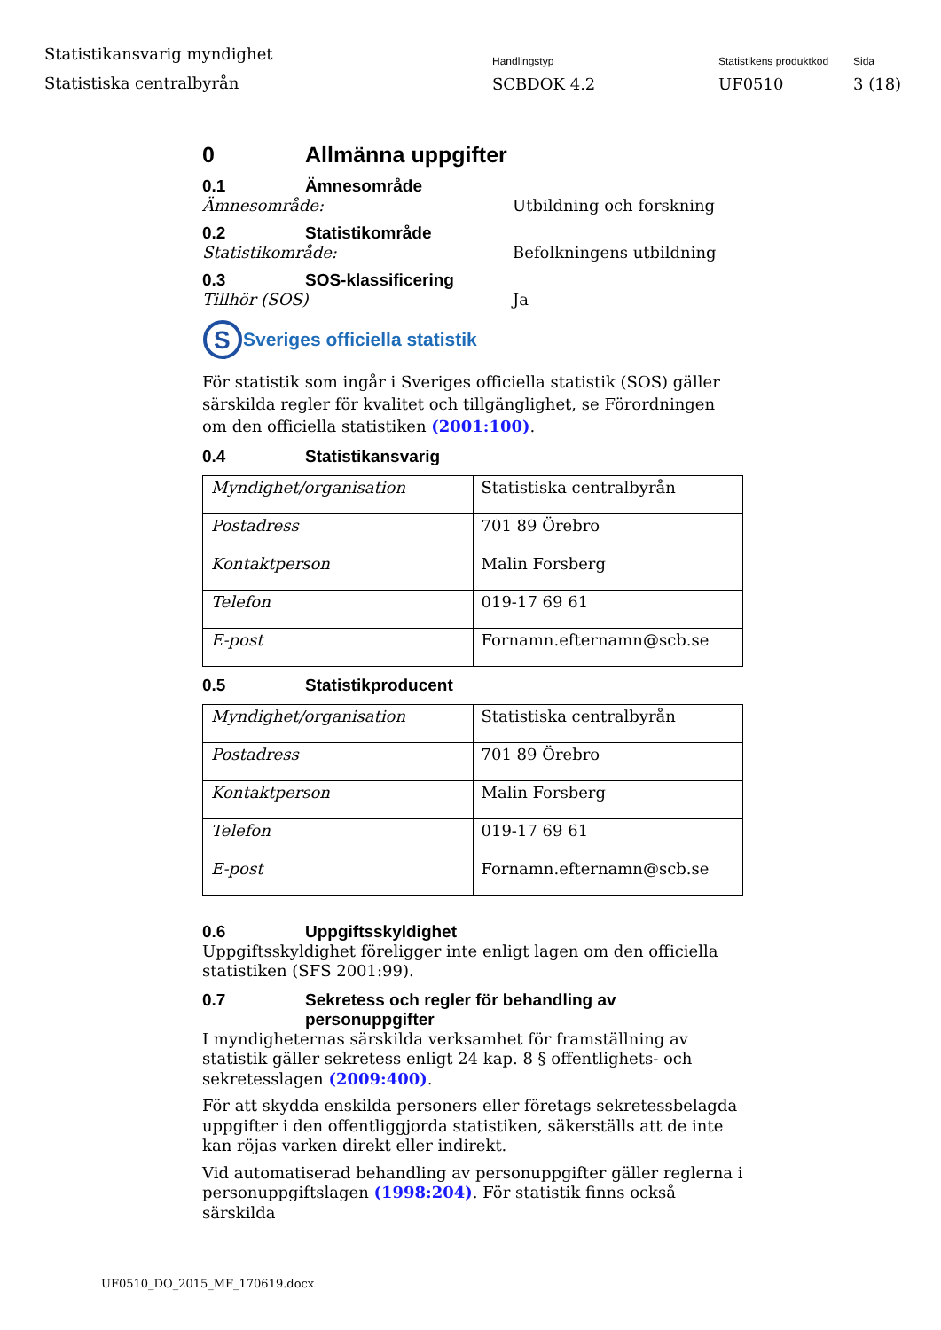Statistikansvarig myndighet
Statistiska centralbyrån
Handlingstyp
SCBDOK 4.2
Statistikens produktkod
UF0510
Sida
3 (18)
0 Allmänna uppgifter
0.1 Ämnesområde
Ämnesområde: Utbildning och forskning
0.2 Statistikområde
Statistikområde: Befolkningens utbildning
0.3 SOS-klassificering
Tillhör (SOS) Ja
S
Sveriges officiella statistik
För statistik som ingår i Sveriges officiella statistik (SOS) gäller särskilda regler för kvalitet och tillgänglighet, se Förordningen om den officiella statistiken (2001:100).
0.4 Statistikansvarig
| Myndighet/organisation | Statistiska centralbyrån |
| Postadress | 701 89 Örebro |
| Kontaktperson | Malin Forsberg |
| Telefon | 019-17 69 61 |
| E-post | Fornamn.efternamn@scb.se |
0.5 Statistikproducent
| Myndighet/organisation | Statistiska centralbyrån |
| Postadress | 701 89 Örebro |
| Kontaktperson | Malin Forsberg |
| Telefon | 019-17 69 61 |
| E-post | Fornamn.efternamn@scb.se |
0.6 Uppgiftsskyldighet
Uppgiftsskyldighet föreligger inte enligt lagen om den officiella statistiken (SFS 2001:99).
0.7 Sekretess och regler för behandling av personuppgifter
I myndigheternas särskilda verksamhet för framställning av statistik gäller sekretess enligt 24 kap. 8 § offentlighets- och sekretesslagen (2009:400).
För att skydda enskilda personers eller företags sekretessbelagda uppgifter i den offentliggjorda statistiken, säkerställs att de inte kan röjas varken direkt eller indirekt.
Vid automatiserad behandling av personuppgifter gäller reglerna i personuppgiftslagen (1998:204). För statistik finns också särskilda
UF0510_DO_2015_MF_170619.docx